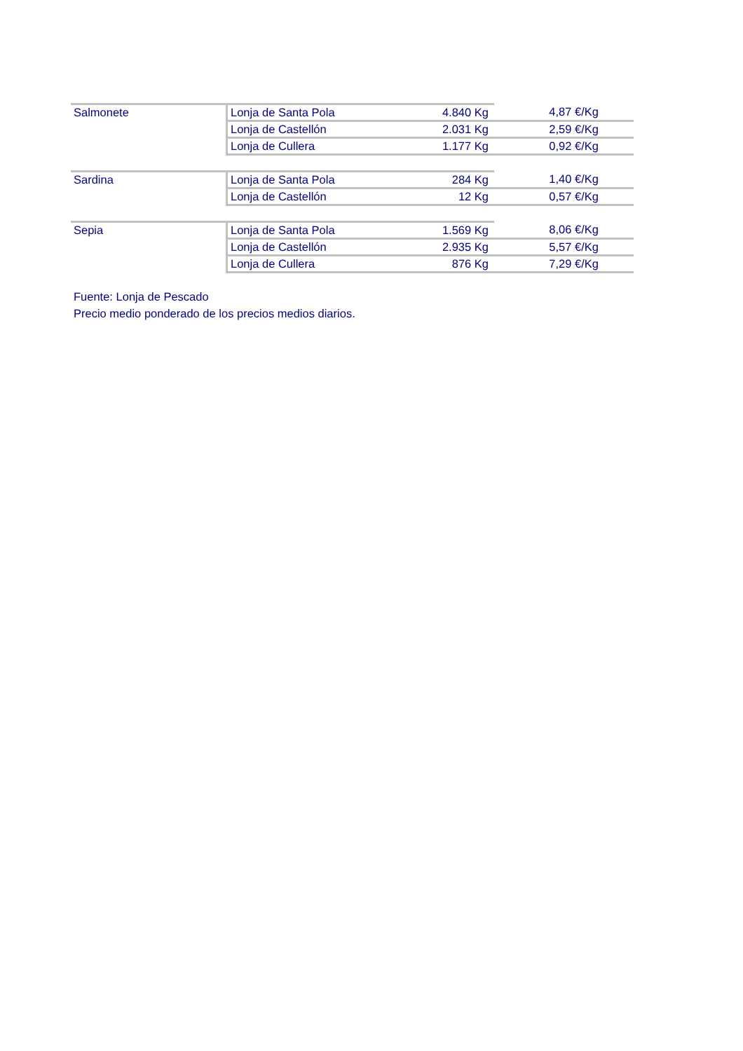| Salmonete | Lonja de Santa Pola | 4.840 Kg | 4,87 €/Kg |
| | Lonja de Castellón | 2.031 Kg | 2,59 €/Kg |
| | Lonja de Cullera | 1.177 Kg | 0,92 €/Kg |
| Sardina | Lonja de Santa Pola | 284 Kg | 1,40 €/Kg |
| | Lonja de Castellón | 12 Kg | 0,57 €/Kg |
| Sepia | Lonja de Santa Pola | 1.569 Kg | 8,06 €/Kg |
| | Lonja de Castellón | 2.935 Kg | 5,57 €/Kg |
| | Lonja de Cullera | 876 Kg | 7,29 €/Kg |
Fuente: Lonja de Pescado
Precio medio ponderado de los precios medios diarios.